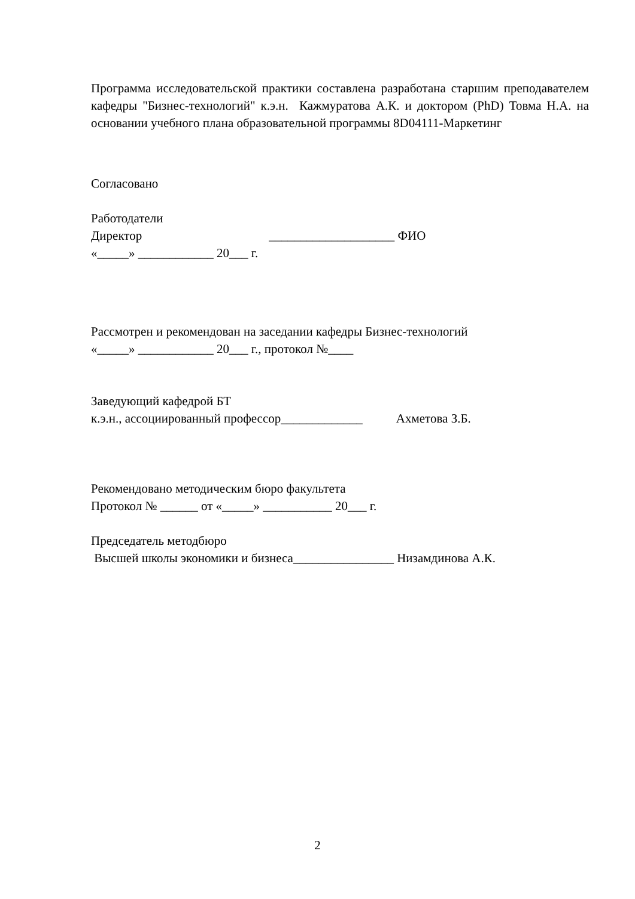Программа исследовательской практики составлена разработана старшим преподавателем кафедры "Бизнес-технологий" к.э.н. Кажмуратова А.К. и доктором (PhD) Товма Н.А. на основании учебного плана образовательной программы 8D04111-Маркетинг
Согласовано
Работодатели
Директор ____________________ ФИО
«_____» ____________ 20___ г.
Рассмотрен и рекомендован на заседании кафедры Бизнес-технологий
«_____» ____________ 20___ г., протокол №____
Заведующий кафедрой БТ
к.э.н., ассоциированный профессор_____________ Ахметова З.Б.
Рекомендовано методическим бюро факультета
Протокол № ______ от «_____» ___________ 20___ г.
Председатель методбюро
Высшей школы экономики и бизнеса________________ Низамдинова А.К.
2